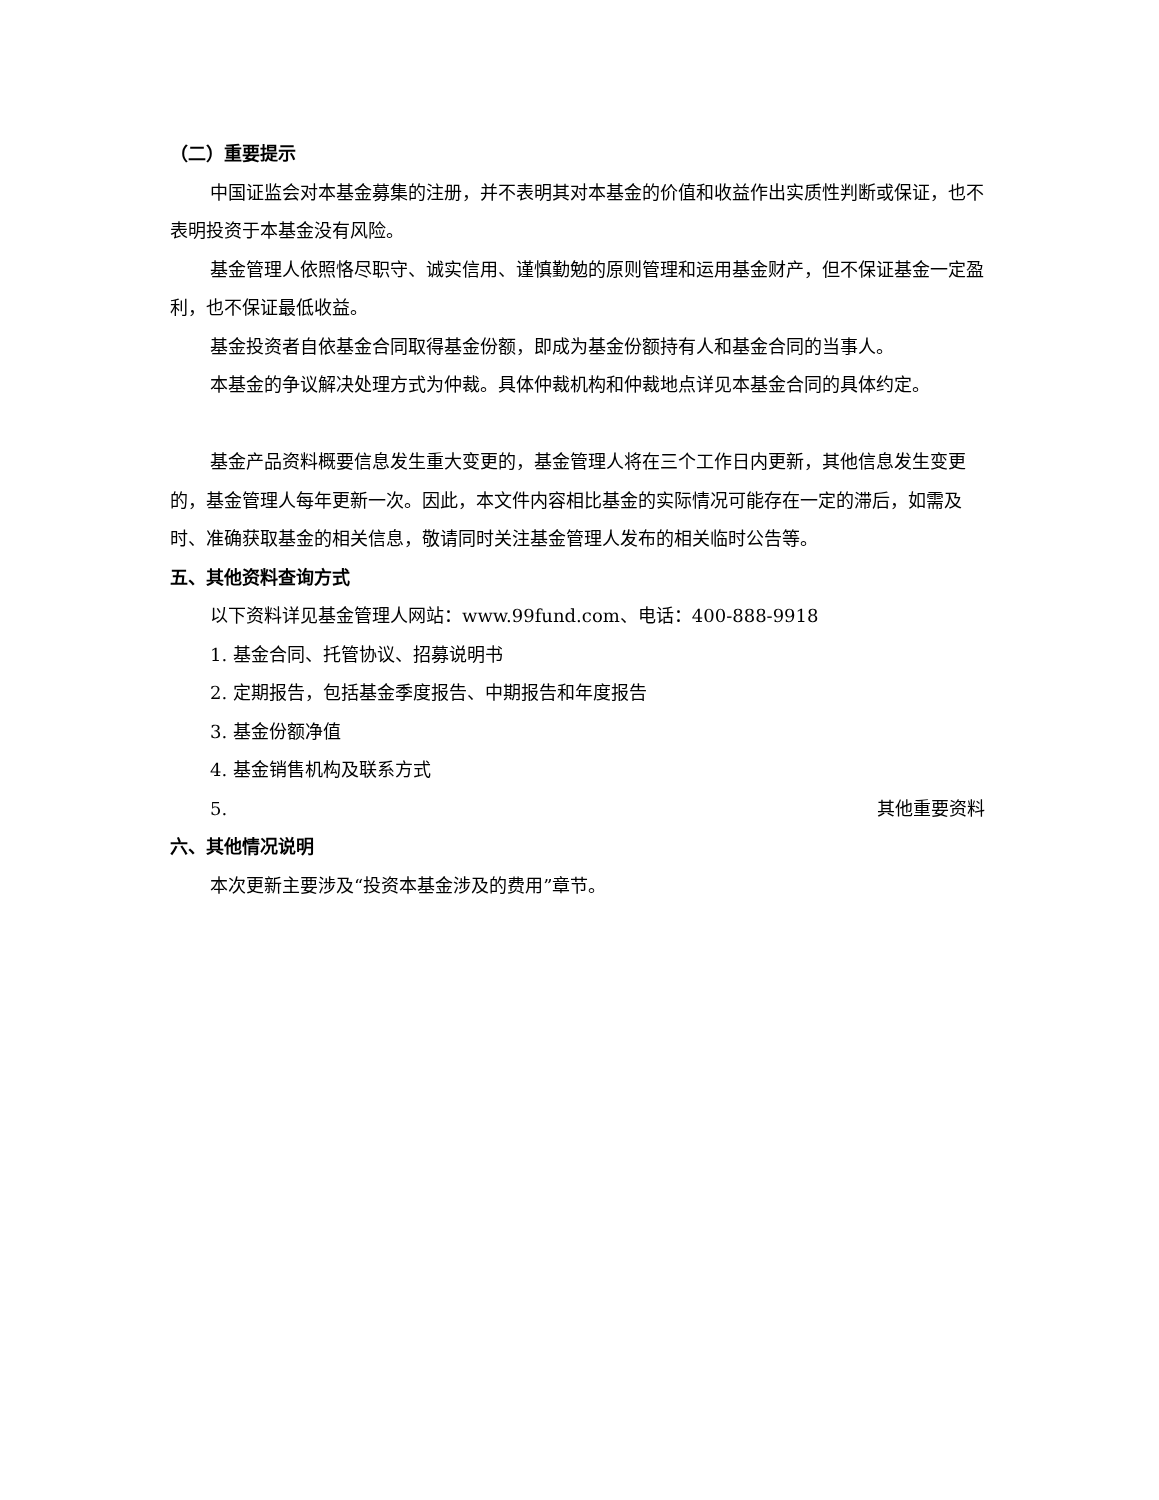（二）重要提示
中国证监会对本基金募集的注册，并不表明其对本基金的价值和收益作出实质性判断或保证，也不表明投资于本基金没有风险。
基金管理人依照恪尽职守、诚实信用、谨慎勤勉的原则管理和运用基金财产，但不保证基金一定盈利，也不保证最低收益。
基金投资者自依基金合同取得基金份额，即成为基金份额持有人和基金合同的当事人。
本基金的争议解决处理方式为仲裁。具体仲裁机构和仲裁地点详见本基金合同的具体约定。
基金产品资料概要信息发生重大变更的，基金管理人将在三个工作日内更新，其他信息发生变更的，基金管理人每年更新一次。因此，本文件内容相比基金的实际情况可能存在一定的滞后，如需及时、准确获取基金的相关信息，敬请同时关注基金管理人发布的相关临时公告等。
五、其他资料查询方式
以下资料详见基金管理人网站：www.99fund.com、电话：400-888-9918
1. 基金合同、托管协议、招募说明书
2. 定期报告，包括基金季度报告、中期报告和年度报告
3. 基金份额净值
4. 基金销售机构及联系方式
5. 其他重要资料
六、其他情况说明
本次更新主要涉及“投资本基金涉及的费用”章节。